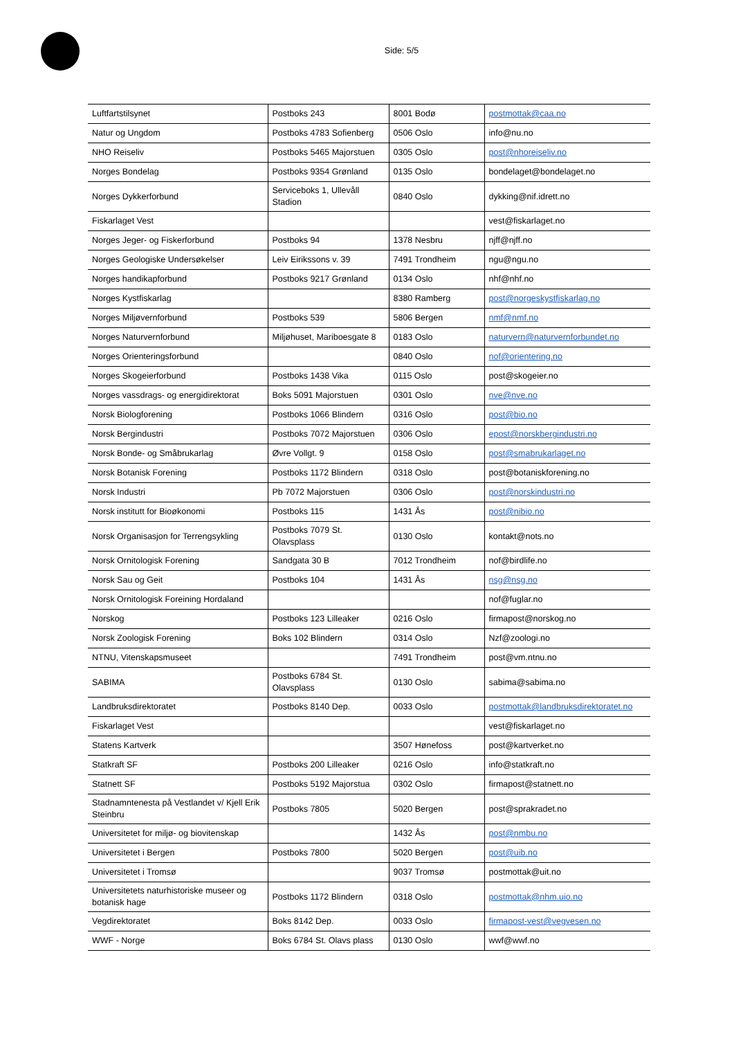Side: 5/5
| Luftfartstilsynet | Postboks 243 | 8001 Bodø | postmottak@caa.no |
| Natur og Ungdom | Postboks 4783 Sofienberg | 0506 Oslo | info@nu.no |
| NHO Reiseliv | Postboks 5465 Majorstuen | 0305 Oslo | post@nhoreiseliv.no |
| Norges Bondelag | Postboks 9354 Grønland | 0135 Oslo | bondelaget@bondelaget.no |
| Norges Dykkerforbund | Serviceboks 1, Ullevåll Stadion | 0840 Oslo | dykking@nif.idrett.no |
| Fiskarlaget Vest | | | vest@fiskarlaget.no |
| Norges Jeger- og Fiskerforbund | Postboks 94 | 1378 Nesbru | njff@njff.no |
| Norges Geologiske Undersøkelser | Leiv Eirikssons v. 39 | 7491 Trondheim | ngu@ngu.no |
| Norges handikapforbund | Postboks 9217 Grønland | 0134 Oslo | nhf@nhf.no |
| Norges Kystfiskarlag | | 8380 Ramberg | post@norgeskystfiskarlag.no |
| Norges Miljøvernforbund | Postboks 539 | 5806 Bergen | nmf@nmf.no |
| Norges Naturvernforbund | Miljøhuset, Mariboesgate 8 | 0183 Oslo | naturvern@naturvernforbundet.no |
| Norges Orienteringsforbund | | 0840 Oslo | nof@orientering.no |
| Norges Skogeierforbund | Postboks 1438 Vika | 0115 Oslo | post@skogeier.no |
| Norges vassdrags- og energidirektorat | Boks 5091 Majorstuen | 0301 Oslo | nve@nve.no |
| Norsk Biologforening | Postboks 1066 Blindern | 0316 Oslo | post@bio.no |
| Norsk Bergindustri | Postboks 7072 Majorstuen | 0306 Oslo | epost@norskbergindustri.no |
| Norsk Bonde- og Småbrukarlag | Øvre Vollgt. 9 | 0158 Oslo | post@smabrukarlaget.no |
| Norsk Botanisk Forening | Postboks 1172 Blindern | 0318 Oslo | post@botaniskforening.no |
| Norsk Industri | Pb 7072 Majorstuen | 0306 Oslo | post@norskindustri.no |
| Norsk institutt for Bioøkonomi | Postboks 115 | 1431 Ås | post@nibio.no |
| Norsk Organisasjon for Terrengsykling | Postboks 7079 St. Olavsplass | 0130 Oslo | kontakt@nots.no |
| Norsk Ornitologisk Forening | Sandgata 30 B | 7012 Trondheim | nof@birdlife.no |
| Norsk Sau og Geit | Postboks 104 | 1431 Ås | nsg@nsg.no |
| Norsk Ornitologisk Foreining Hordaland | | | nof@fuglar.no |
| Norskog | Postboks 123 Lilleaker | 0216 Oslo | firmapost@norskog.no |
| Norsk Zoologisk Forening | Boks 102 Blindern | 0314 Oslo | Nzf@zoologi.no |
| NTNU, Vitenskapsmuseet | | 7491 Trondheim | post@vm.ntnu.no |
| SABIMA | Postboks 6784 St. Olavsplass | 0130 Oslo | sabima@sabima.no |
| Landbruksdirektoratet | Postboks 8140 Dep. | 0033 Oslo | postmottak@landbruksdirektoratet.no |
| Fiskarlaget Vest | | | vest@fiskarlaget.no |
| Statens Kartverk | | 3507 Hønefoss | post@kartverket.no |
| Statkraft SF | Postboks 200 Lilleaker | 0216 Oslo | info@statkraft.no |
| Statnett SF | Postboks 5192 Majorstua | 0302 Oslo | firmapost@statnett.no |
| Stadnamntenesta på Vestlandet v/ Kjell Erik Steinbru | Postboks 7805 | 5020 Bergen | post@sprakradet.no |
| Universitetet for miljø- og biovitenskap | | 1432 Ås | post@nmbu.no |
| Universitetet i Bergen | Postboks 7800 | 5020 Bergen | post@uib.no |
| Universitetet i Tromsø | | 9037 Tromsø | postmottak@uit.no |
| Universitetets naturhistoriske museer og botanisk hage | Postboks 1172 Blindern | 0318 Oslo | postmottak@nhm.uio.no |
| Vegdirektoratet | Boks 8142 Dep. | 0033 Oslo | firmapost-vest@vegvesen.no |
| WWF - Norge | Boks 6784 St. Olavs plass | 0130 Oslo | wwf@wwf.no |